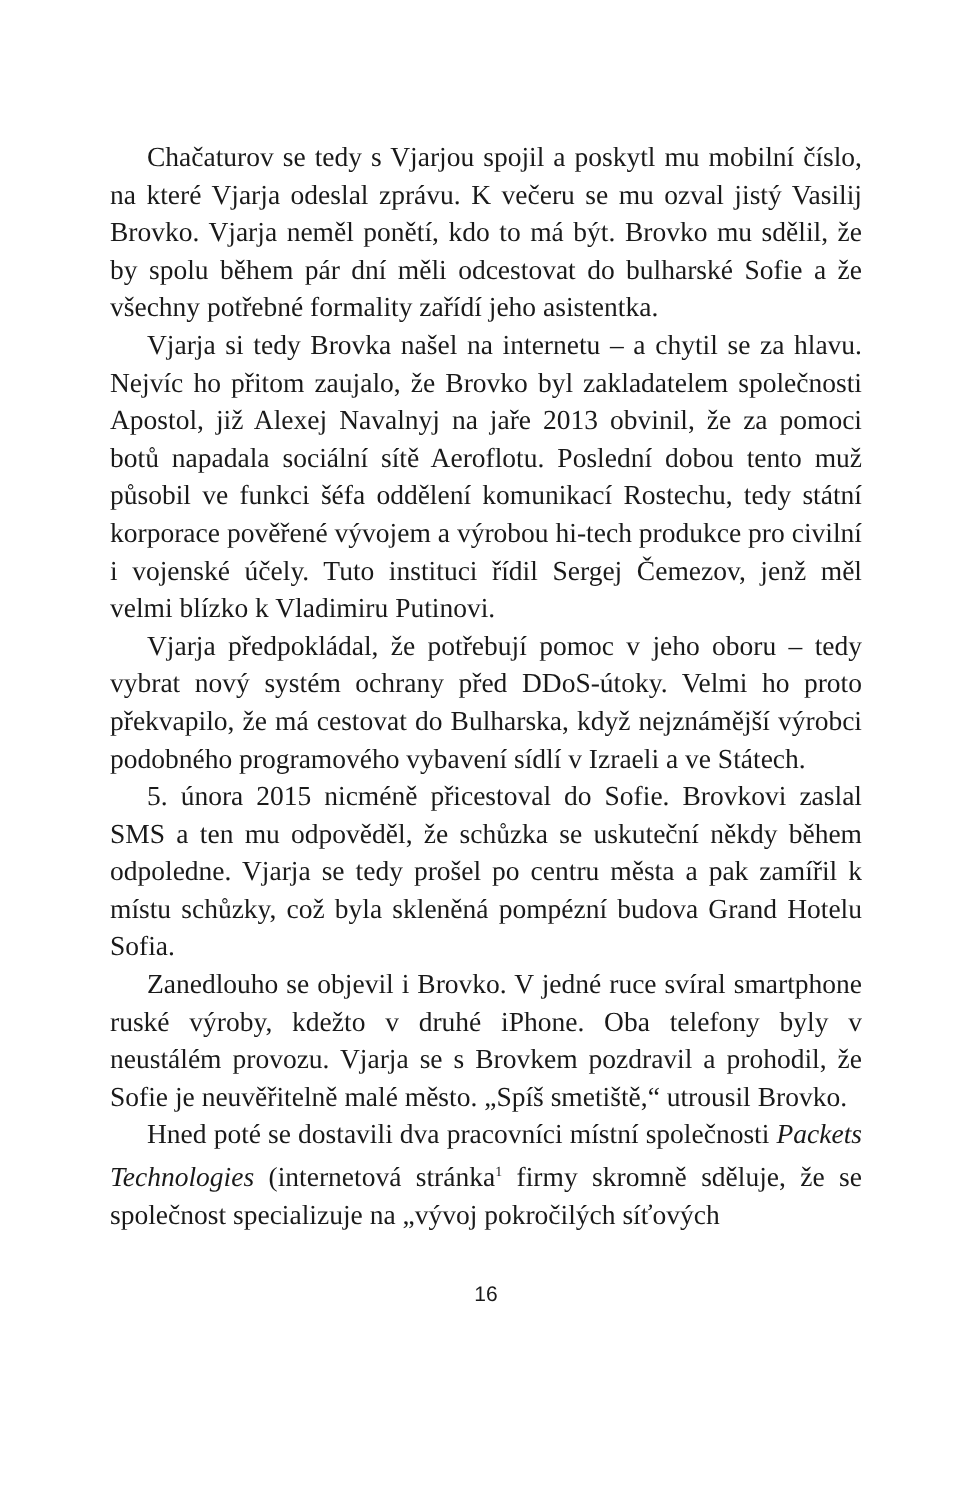Chačaturov se tedy s Vjarjou spojil a poskytl mu mobilní číslo, na které Vjarja odeslal zprávu. K večeru se mu ozval jistý Vasilij Brovko. Vjarja neměl ponětí, kdo to má být. Brovko mu sdělil, že by spolu během pár dní měli odcestovat do bulharské Sofie a že všechny potřebné formality zařídí jeho asistentka.
Vjarja si tedy Brovka našel na internetu – a chytil se za hlavu. Nejvíc ho přitom zaujalo, že Brovko byl zakladatelem společnosti Apostol, již Alexej Navalnyj na jaře 2013 obvinil, že za pomoci botů napadala sociální sítě Aeroflotu. Poslední dobou tento muž působil ve funkci šéfa oddělení komunikací Rostechu, tedy státní korporace pověřené vývojem a výrobou hi-tech produkce pro civilní i vojenské účely. Tuto instituci řídil Sergej Čemezov, jenž měl velmi blízko k Vladimiru Putinovi.
Vjarja předpokládal, že potřebují pomoc v jeho oboru – tedy vybrat nový systém ochrany před DDoS-útoky. Velmi ho proto překvapilo, že má cestovat do Bulharska, když nejznámější výrobci podobného programového vybavení sídlí v Izraeli a ve Státech.
5. února 2015 nicméně přicestoval do Sofie. Brovkovi zaslal SMS a ten mu odpověděl, že schůzka se uskuteční někdy během odpoledne. Vjarja se tedy prošel po centru města a pak zamířil k místu schůzky, což byla skleněná pompézní budova Grand Hotelu Sofia.
Zanedlouho se objevil i Brovko. V jedné ruce svíral smartphone ruské výroby, kdežto v druhé iPhone. Oba telefony byly v neustálém provozu. Vjarja se s Brovkem pozdravil a prohodil, že Sofie je neuvěřitelně malé město. „Spíš smetiště,“ utrousil Brovko.
Hned poté se dostavili dva pracovníci místní společnosti Packets Technologies (internetová stránka<sup>1</sup> firmy skromně sděluje, že se společnost specializuje na „vývoj pokročilých síťových
16